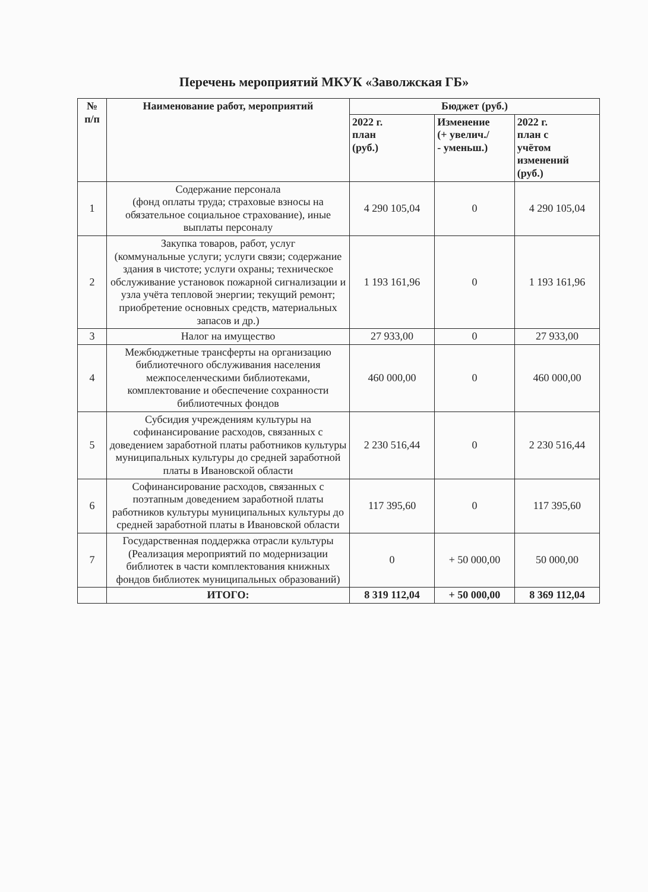Перечень мероприятий МКУК «Заволжская ГБ»
| № п/п | Наименование работ, мероприятий | Бюджет (руб.) | | |
| --- | --- | --- | --- | --- |
| | | 2022 г. план (руб.) | Изменение (+ увелич./ - уменьш.) | 2022 г. план с учётом изменений (руб.) |
| 1 | Содержание персонала (фонд оплаты труда; страховые взносы на обязательное социальное страхование), иные выплаты персоналу | 4 290 105,04 | 0 | 4 290 105,04 |
| 2 | Закупка товаров, работ, услуг (коммунальные услуги; услуги связи; содержание здания в чистоте; услуги охраны; техническое обслуживание установок пожарной сигнализации и узла учёта тепловой энергии; текущий ремонт; приобретение основных средств, материальных запасов и др.) | 1 193 161,96 | 0 | 1 193 161,96 |
| 3 | Налог на имущество | 27 933,00 | 0 | 27 933,00 |
| 4 | Межбюджетные трансферты на организацию библиотечного обслуживания населения межпоселенческими библиотеками, комплектование и обеспечение сохранности библиотечных фондов | 460 000,00 | 0 | 460 000,00 |
| 5 | Субсидия учреждениям культуры на софинансирование расходов, связанных с доведением заработной платы работников культуры муниципальных культуры до средней заработной платы в Ивановской области | 2 230 516,44 | 0 | 2 230 516,44 |
| 6 | Софинансирование расходов, связанных с поэтапным доведением заработной платы работников культуры муниципальных культуры до средней заработной платы в Ивановской области | 117 395,60 | 0 | 117 395,60 |
| 7 | Государственная поддержка отрасли культуры (Реализация мероприятий по модернизации библиотек в части комплектования книжных фондов библиотек муниципальных образований) | 0 | + 50 000,00 | 50 000,00 |
| | ИТОГО: | 8 319 112,04 | + 50 000,00 | 8 369 112,04 |